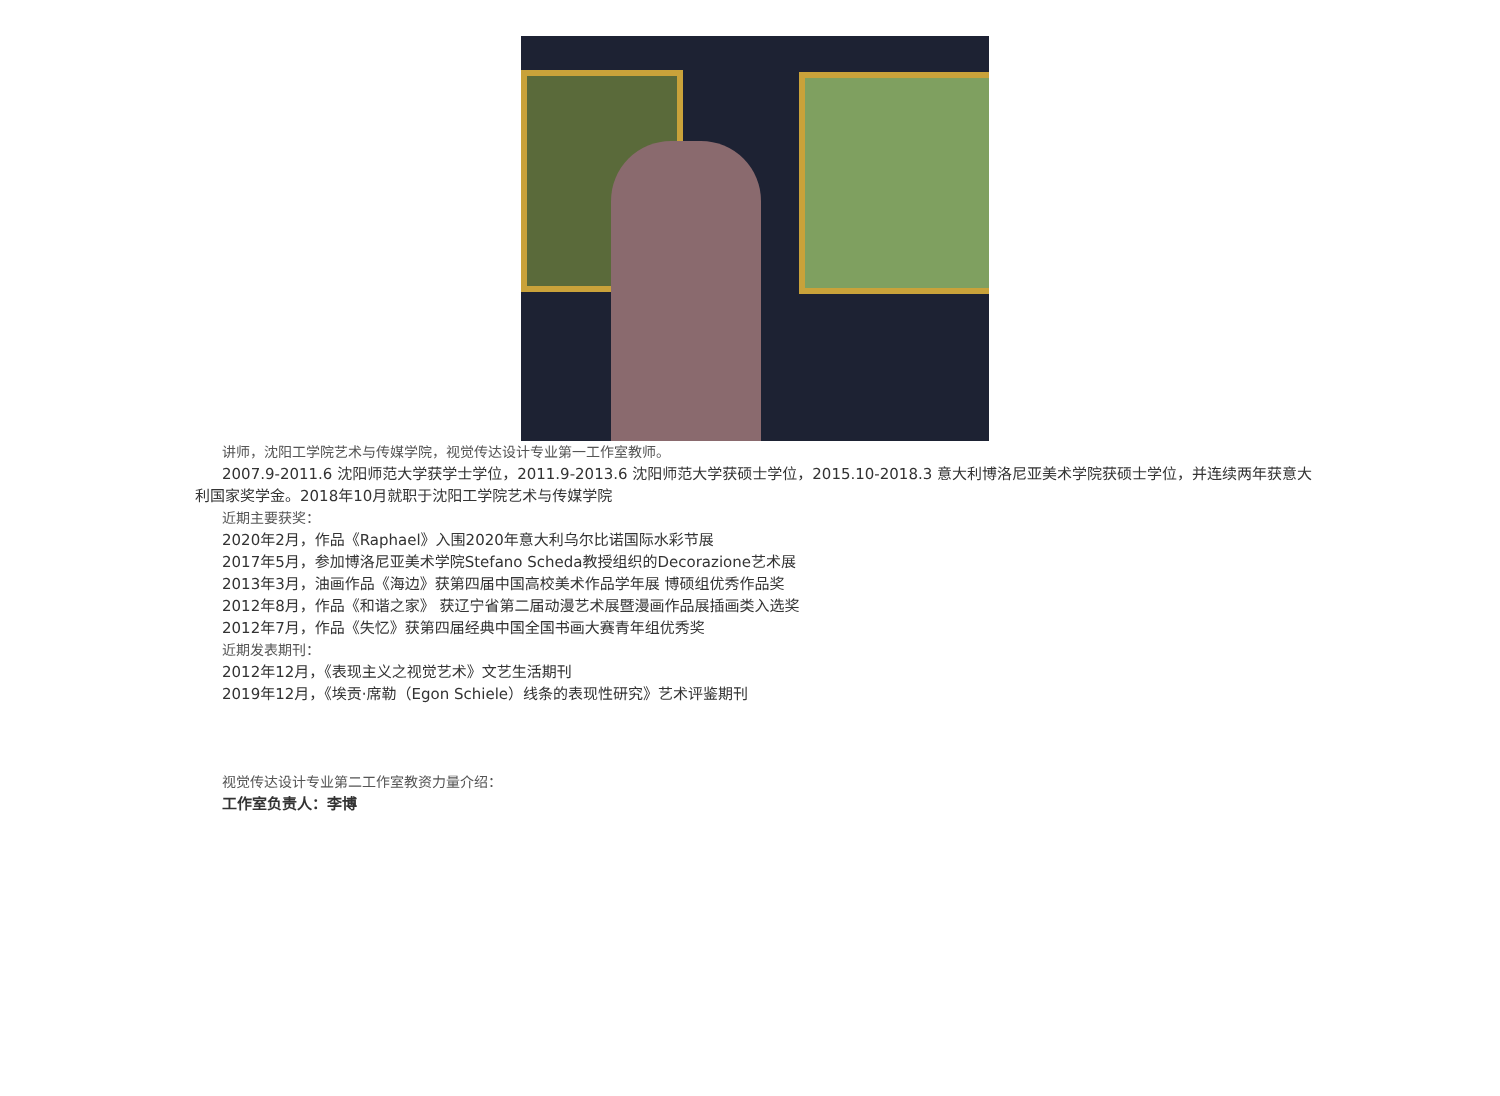讲师，沈阳工学院艺术与传媒学院，视觉传达设计专业第一工作室教师。
2007.9-2011.6 沈阳师范大学获学士学位，2011.9-2013.6 沈阳师范大学获硕士学位，2015.10-2018.3 意大利博洛尼亚美术学院获硕士学位，并连续两年获意大利国家奖学金。2018年10月就职于沈阳工学院艺术与传媒学院
近期主要获奖：
2020年2月，作品《Raphael》入围2020年意大利乌尔比诺国际水彩节展
2017年5月，参加博洛尼亚美术学院Stefano Scheda教授组织的Decorazione艺术展
2013年3月，油画作品《海边》获第四届中国高校美术作品学年展 博硕组优秀作品奖
2012年8月，作品《和谐之家》 获辽宁省第二届动漫艺术展暨漫画作品展插画类入选奖
2012年7月，作品《失忆》获第四届经典中国全国书画大赛青年组优秀奖
近期发表期刊：
2012年12月，《表现主义之视觉艺术》文艺生活期刊
2019年12月，《埃贡·席勒（Egon Schiele）线条的表现性研究》艺术评鉴期刊
视觉传达设计专业第二工作室教资力量介绍：
工作室负责人：李博